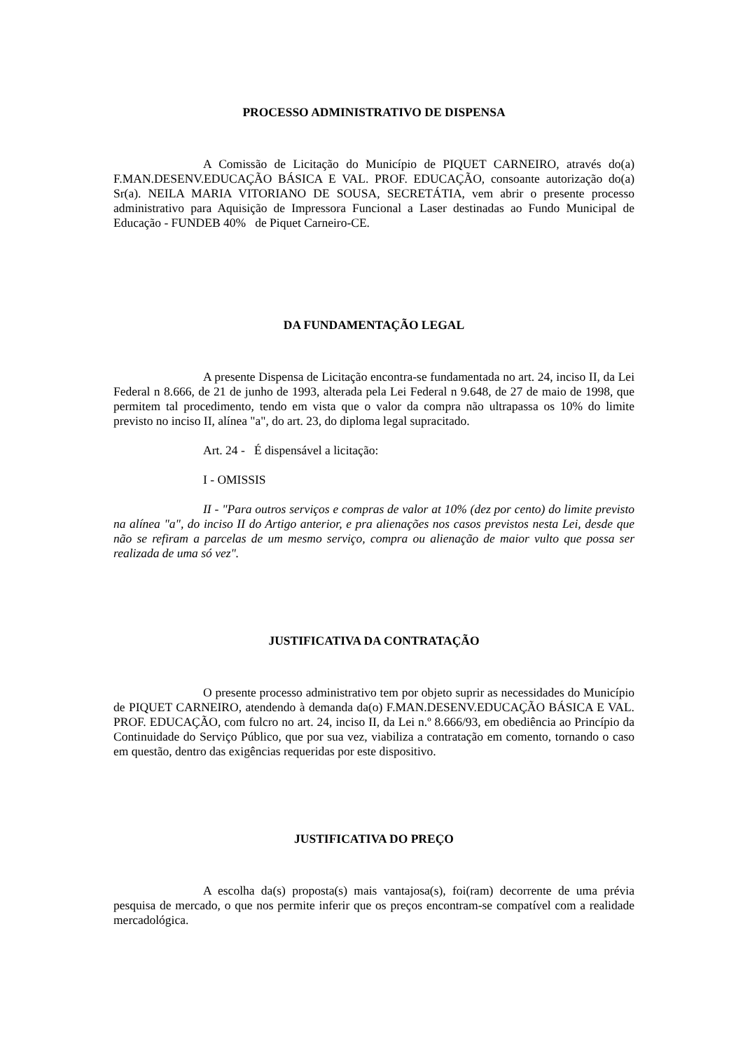PROCESSO ADMINISTRATIVO DE DISPENSA
A Comissão de Licitação do Município de PIQUET CARNEIRO, através do(a) F.MAN.DESENV.EDUCAÇÃO BÁSICA E VAL. PROF. EDUCAÇÃO, consoante autorização do(a) Sr(a). NEILA MARIA VITORIANO DE SOUSA, SECRETÁTIA, vem abrir o presente processo administrativo para Aquisição de Impressora Funcional a Laser destinadas ao Fundo Municipal de Educação - FUNDEB 40% de Piquet Carneiro-CE.
DA FUNDAMENTAÇÃO LEGAL
A presente Dispensa de Licitação encontra-se fundamentada no art. 24, inciso II, da Lei Federal n 8.666, de 21 de junho de 1993, alterada pela Lei Federal n 9.648, de 27 de maio de 1998, que permitem tal procedimento, tendo em vista que o valor da compra não ultrapassa os 10% do limite previsto no inciso II, alínea "a", do art. 23, do diploma legal supracitado.
Art. 24 - É dispensável a licitação:
I - OMISSIS
II - "Para outros serviços e compras de valor at 10% (dez por cento) do limite previsto na alínea "a", do inciso II do Artigo anterior, e pra alienações nos casos previstos nesta Lei, desde que não se refiram a parcelas de um mesmo serviço, compra ou alienação de maior vulto que possa ser realizada de uma só vez".
JUSTIFICATIVA DA CONTRATAÇÃO
O presente processo administrativo tem por objeto suprir as necessidades do Município de PIQUET CARNEIRO, atendendo à demanda da(o) F.MAN.DESENV.EDUCAÇÃO BÁSICA E VAL. PROF. EDUCAÇÃO, com fulcro no art. 24, inciso II, da Lei n.º 8.666/93, em obediência ao Princípio da Continuidade do Serviço Público, que por sua vez, viabiliza a contratação em comento, tornando o caso em questão, dentro das exigências requeridas por este dispositivo.
JUSTIFICATIVA DO PREÇO
A escolha da(s) proposta(s) mais vantajosa(s), foi(ram) decorrente de uma prévia pesquisa de mercado, o que nos permite inferir que os preços encontram-se compatível com a realidade mercadológica.